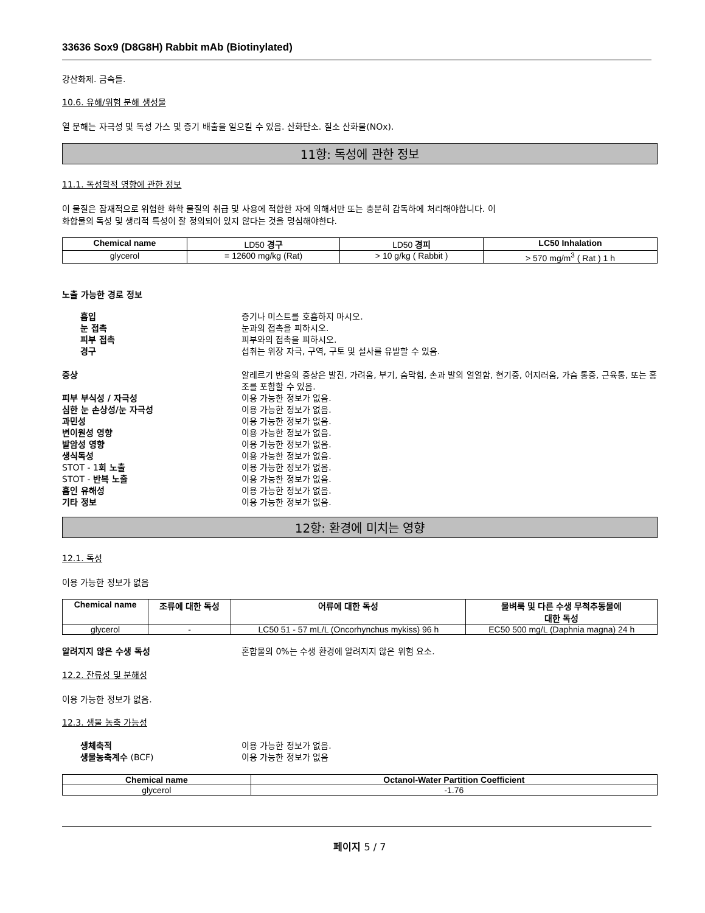33636 Sox9 (D8G8H) Rabbit mAb (Biotinylated)
강산화제. 금속들.
10.6. 유해/위험 분해 생성물
열 분해는 자극성 및 독성 가스 및 증기 배출을 일으킬 수 있음. 산화탄소. 질소 산화물(NOx).
11항: 독성에 관한 정보
11.1. 독성학적 영향에 관한 정보
이 물질은 잠재적으로 위험한 화학 물질의 취급 및 사용에 적합한 자에 의해서만 또는 충분히 감독하에 처리해야합니다. 이
화합물의 독성 및 생리적 특성이 잘 정의되어 있지 않다는 것을 명심해야한다.
| Chemical name | LD50 경구 | LD50 경피 | LC50 Inhalation |
| glycerol | = 12600 mg/kg (Rat) | > 10 g/kg ( Rabbit ) | > 570 mg/m<sup>3</sup> ( Rat ) 1 h |
노출 가능한 경로 정보
흡입 증기나 미스트를 호흡하지 마시오. 눈 접촉 눈과의 접촉을 피하시오. 피부 접촉 피부와의 접촉을 피하시오. 경구 섭취는 위장 자극, 구역, 구토 및 설사를 유발할 수 있음.
증상 알레르기 반응의 증상은 발진, 가려움, 부기, 숨막힘, 손과 발의 얼얼함, 현기증, 어지러움, 가슴 통증, 근육통, 또는 홍조를 포함할 수 있음. 피부 부식성 / 자극성 이용 가능한 정보가 없음. 심한 눈 손상성/눈 자극성 이용 가능한 정보가 없음. 과민성 이용 가능한 정보가 없음. 변이원성 영향 이용 가능한 정보가 없음. 발암성 영향 이용 가능한 정보가 없음. 생식독성 이용 가능한 정보가 없음. STOT - 1회 노출 이용 가능한 정보가 없음. STOT - 반복 노출 이용 가능한 정보가 없음. 흡인 유해성 이용 가능한 정보가 없음. 기타 정보 이용 가능한 정보가 없음.
12항: 환경에 미치는 영향
12.1. 독성
이용 가능한 정보가 없음
| Chemical name | 조류에 대한 독성 | 어류에 대한 독성 | 물벼룩 및 다른 수생 무척추동물에 대한 독성 |
| --- | --- | --- | --- |
| glycerol | - | LC50 51 - 57 mL/L (Oncorhynchus mykiss) 96 h | EC50 500 mg/L (Daphnia magna) 24 h |
알려지지 않은 수생 독성 혼합물의 0%는 수생 환경에 알려지지 않은 위험 요소.
12.2. 잔류성 및 분해성
이용 가능한 정보가 없음.
12.3. 생물 농축 가능성
생체축적 이용 가능한 정보가 없음. 생물농축계수 (BCF) 이용 가능한 정보가 없음
| Chemical name | Octanol-Water Partition Coefficient |
| --- | --- |
| glycerol | -1.76 |
페이지 5 / 7